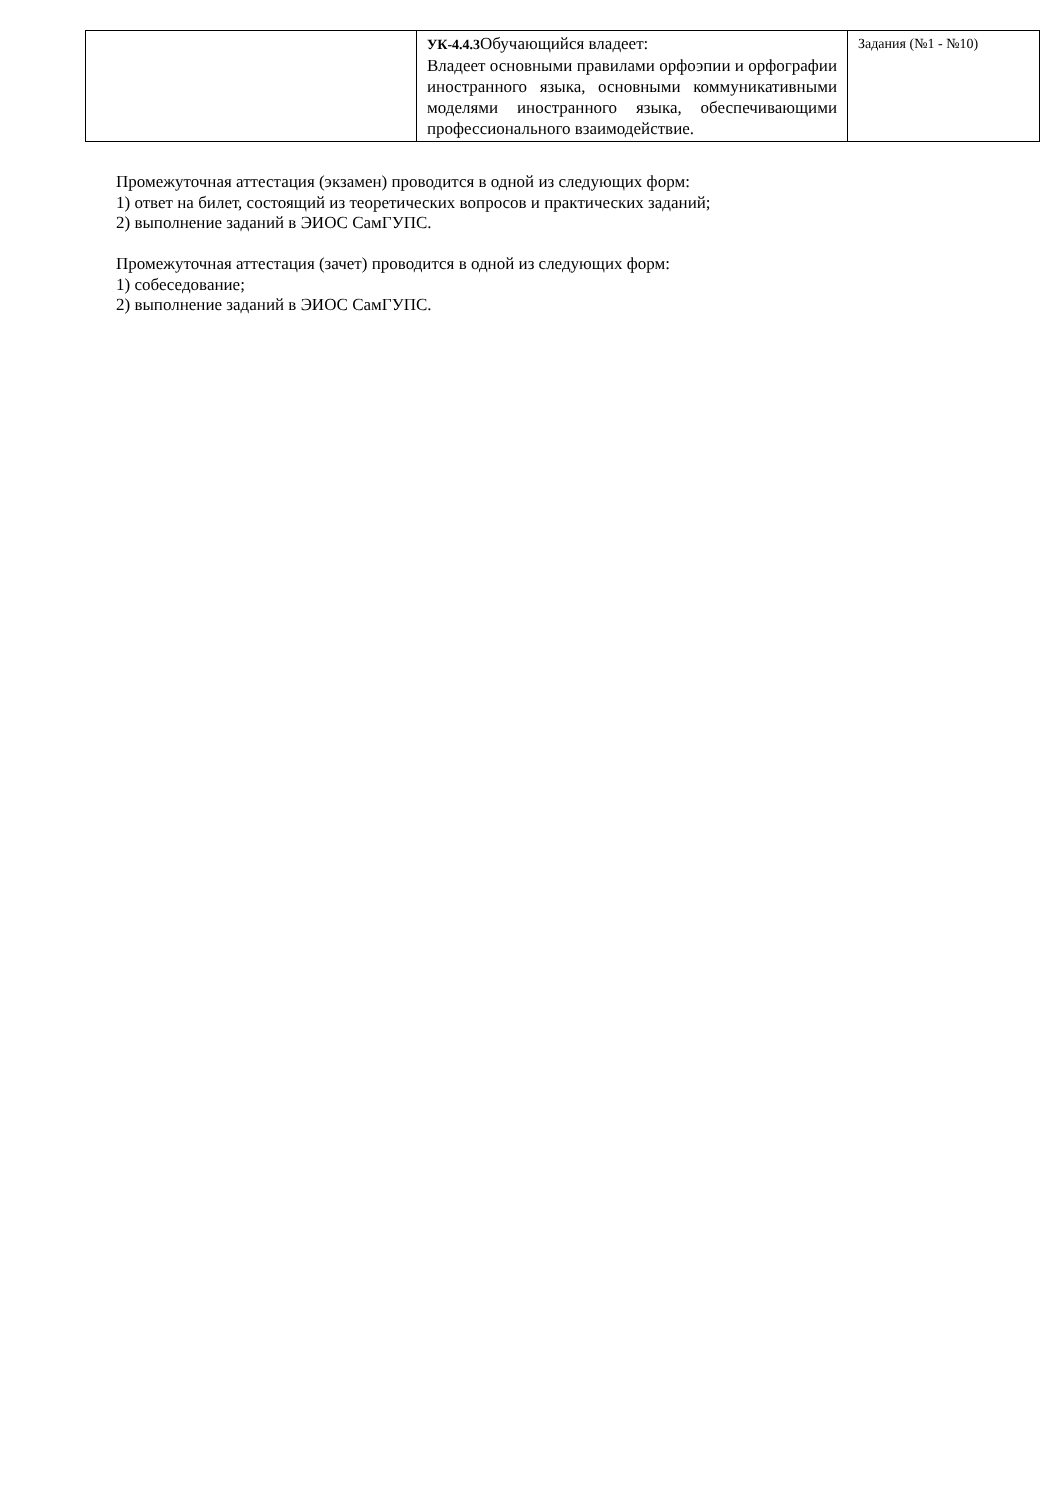| | УК-4.4.3 Обучающийся владеет: Владеет основными правилами орфоэпии и орфографии иностранного языка, основными коммуникативными моделями иностранного языка, обеспечивающими профессионального взаимодействие. | Задания (№1 - №10) |
Промежуточная аттестация (экзамен) проводится в одной из следующих форм:
1) ответ на билет, состоящий из теоретических вопросов и практических заданий;
2) выполнение заданий в ЭИОС СамГУПС.
Промежуточная аттестация (зачет) проводится в одной из следующих форм:
1) собеседование;
2) выполнение заданий в ЭИОС СамГУПС.